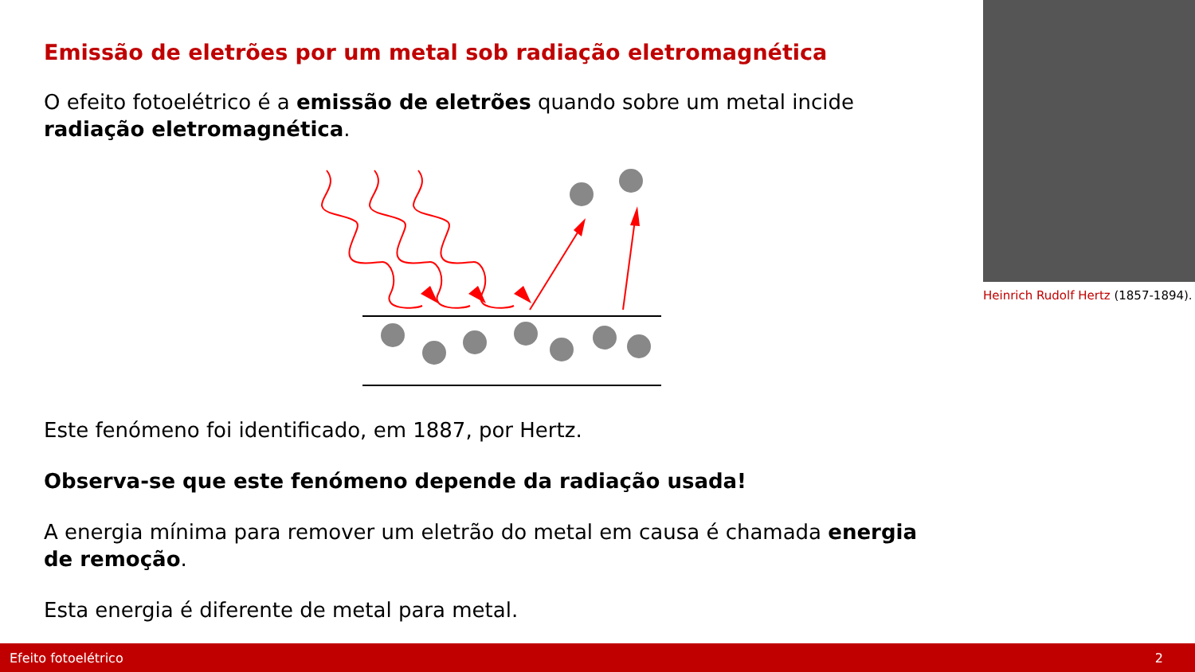Emissão de eletrões por um metal sob radiação eletromagnética
O efeito fotoelétrico é a emissão de eletrões quando sobre um metal incide radiação eletromagnética.
Este fenómeno foi identificado, em 1887, por Hertz.
Observa-se que este fenómeno depende da radiação usada!
A energia mínima para remover um eletrão do metal em causa é chamada energia de remoção.
Esta energia é diferente de metal para metal.
Heinrich Rudolf Hertz (1857-1894).
Efeito fotoelétrico 2